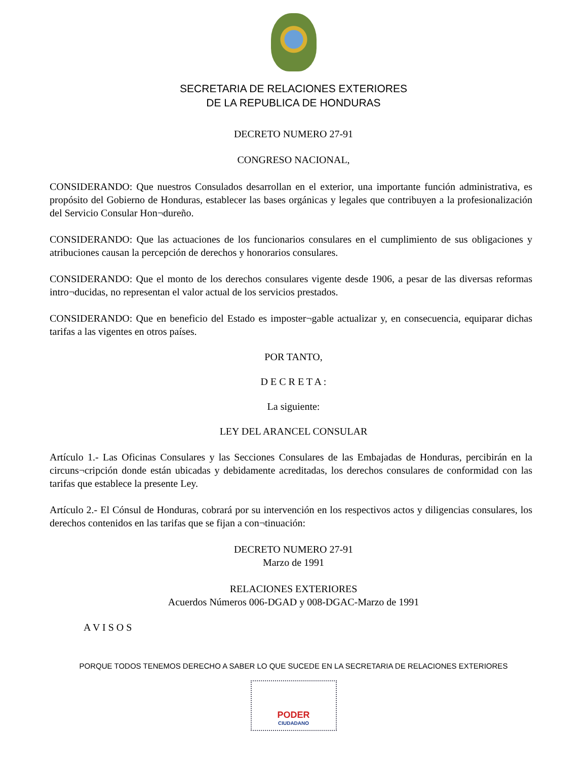SECRETARIA DE RELACIONES EXTERIORES
DE LA REPUBLICA DE HONDURAS
DECRETO NUMERO 27-91
CONGRESO NACIONAL,
CONSIDERANDO: Que nuestros Consulados desarrollan en el exterior, una importante función administrativa, es propósito del Gobierno de Honduras, establecer las bases orgánicas y legales que contribuyen a la profesionalización del Servicio Consular Hon¬dureño.
CONSIDERANDO: Que las actuaciones de los funcionarios consulares en el cumplimiento de sus obligaciones y atribuciones causan la percepción de derechos y honorarios consulares.
CONSIDERANDO: Que el monto de los derechos consulares vigente desde 1906, a pesar de las diversas reformas intro¬ducidas, no representan el valor actual de los servicios prestados.
CONSIDERANDO: Que en beneficio del Estado es imposter¬gable actualizar y, en consecuencia, equiparar dichas tarifas a las vigentes en otros países.
POR TANTO,
D E C R E T A :
La siguiente:
LEY DEL ARANCEL CONSULAR
Artículo 1.- Las Oficinas Consulares y las Secciones Consulares de las Embajadas de Honduras, percibirán en la circuns¬cripción donde están ubicadas y debidamente acreditadas, los derechos consulares de conformidad con las tarifas que establece la presente Ley.
Artículo 2.- El Cónsul de Honduras, cobrará por su intervención en los respectivos actos y diligencias consulares, los derechos contenidos en las tarifas que se fijan a con¬tinuación:
DECRETO NUMERO 27-91
Marzo de 1991
RELACIONES EXTERIORES
Acuerdos Números 006-DGAD y 008-DGAC-Marzo de 1991
A V I S O S
PORQUE TODOS TENEMOS DERECHO A SABER LO QUE SUCEDE EN LA SECRETARIA DE RELACIONES EXTERIORES
PODER
CIUDADANO